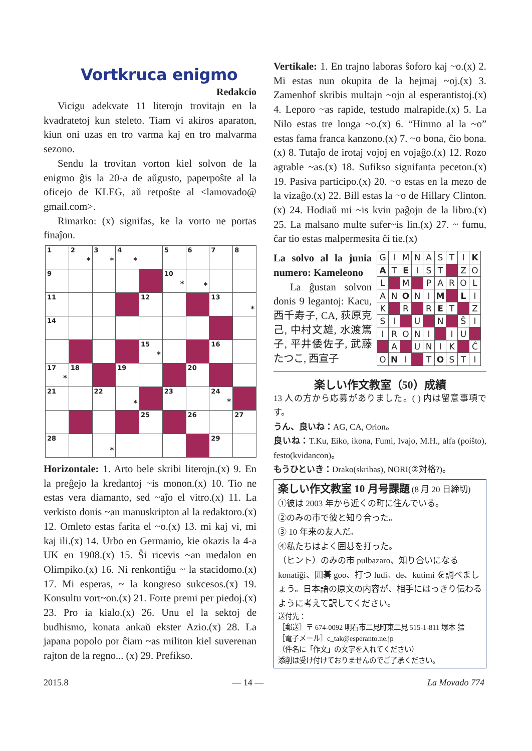Vortkruca enigmo
Redakcio
Vicigu adekvate 11 literojn trovitajn en la kvadratetoj kun steleto. Tiam vi akiros aparaton, kiun oni uzas en tro varma kaj en tro malvarma sezono.
Sendu la trovitan vorton kiel solvon de la enigmo ĝis la 20-a de aŭgusto, paperpoŝte al la oficejo de KLEG, aŭ retpoŝte al <lamovado@ gmail.com>.
Rimarko: (x) signifas, ke la vorto ne portas finaĵon.
| 1 | 2 * | 3 * | 4 * | | 5 | 6 | 7 | 8 |
| 9 | | | | | 10 * | * | | |
| 11 | | | | 12 | | | 13 | * |
| 14 | | | | | | | | |
| | | | | 15 * | | | 16 | |
| 17 * | 18 | | 19 | | | 20 | | |
| 21 | | 22 | * | | 23 | | 24 * | |
| | | | | 25 | | 26 | | 27 |
| 28 | | * | | | | | 29 | |
Horizontale: 1. Arto bele skribi literojn.(x) 9. En la preĝejo la kredantoj ~is monon.(x) 10. Tio ne estas vera diamanto, sed ~aĵo el vitro.(x) 11. La verkisto donis ~an manuskripton al la redaktoro.(x) 12. Omleto estas farita el ~o.(x) 13. mi kaj vi, mi kaj ili.(x) 14. Urbo en Germanio, kie okazis la 4-a UK en 1908.(x) 15. Ŝi ricevis ~an medalon en Olimpiko.(x) 16. Ni renkontiĝu ~ la stacidomo.(x) 17. Mi esperas, ~ la kongreso sukcesos.(x) 19. Konsultu vort~on.(x) 21. Forte premi per piedoj.(x) 23. Pro ia kialo.(x) 26. Unu el la sektoj de budhismo, konata ankaŭ ekster Azio.(x) 28. La japana popolo por ĉiam ~as militon kiel suverenan rajton de la regno... (x) 29. Prefikso.
Vertikale: 1. En trajno laboras ŝoforo kaj ~o.(x) 2. Mi estas nun okupita de la hejmaj ~oj.(x) 3. Zamenhof skribis multajn ~ojn al esperantistoj.(x) 4. Leporo ~as rapide, testudo malrapide.(x) 5. La Nilo estas tre longa ~o.(x) 6. “Himno al la ~o” estas fama franca kanzono.(x) 7. ~o bona, ĉio bona.(x) 8. Tutaĵo de irotaj vojoj en vojaĝo.(x) 12. Rozo agrable ~as.(x) 18. Sufikso signifanta peceton.(x) 19. Pasiva participo.(x) 20. ~o estas en la mezo de la vizaĝo.(x) 22. Bill estas la ~o de Hillary Clinton.(x) 24. Hodiaŭ mi ~is kvin paĝojn de la libro.(x) 25. La malsano multe sufer~is lin.(x) 27. ~ fumu, ĉar tio estas malpermesita ĉi tie.(x)
La solvo al la junia numero: Kameleono
La ĝustan solvon donis 9 legantoj: Kacu, 西千寿子, CA, 荻原克己, 中村文雄, 水渡篤子, 平井倭佐子, 武藤たつこ, 西宣子
| G | I | M | N | A | S | T | I | K |
| A | T | E | I | S | T | | Z | O |
| L | | M | | P | A | R | O | L |
| A | N | O | N | I | M | | L | I |
| K | | R | | R | E | T | | Z |
| S | I | | U | | N | | Ŝ | I |
| I | R | O | N | I | | I | U | |
| | A | | U | N | I | K | | Ĉ |
| O | N | I | | T | O | S | T | I |
楽しい作文教室（50）成績
13 人の方から応募がありました。( ) 内は留意事項です。
うん、良いね：AG, CA, Orion。
良いね：T.Ku, Eiko, ikona, Fumi, Ivajo, M.H., alfa (poiŝto), festo(kvidancon)。
もうひといき：Drako(skribas), NORI(②対格?)。
楽しい作文教室 10 月号課題 (8 月 20 日締切)
①彼は 2003 年から近くの町に住んでいる。
②のみの市で彼と知り合った。
③ 10 年来の友人だ。
④私たちはよく囲碁を打った。
（ヒント）のみの市 pulbazaro、知り合いになる konatiĝi、囲碁 goo、打つ ludi。de、kutimi を調べましょう。日本語の原文の内容が、相手にはっきり伝わるように考えて訳してください。
送付先：
［郵送］〒 674-0092 明石市二見町東二見 515-1-811 塚本 猛
［電子メール］c_tak@esperanto.ne.jp
（件名に「作文」の文字を入れてください）
添削は受け付けておりませんのでご了承ください。
2015.8 — 14 — La Movado 774